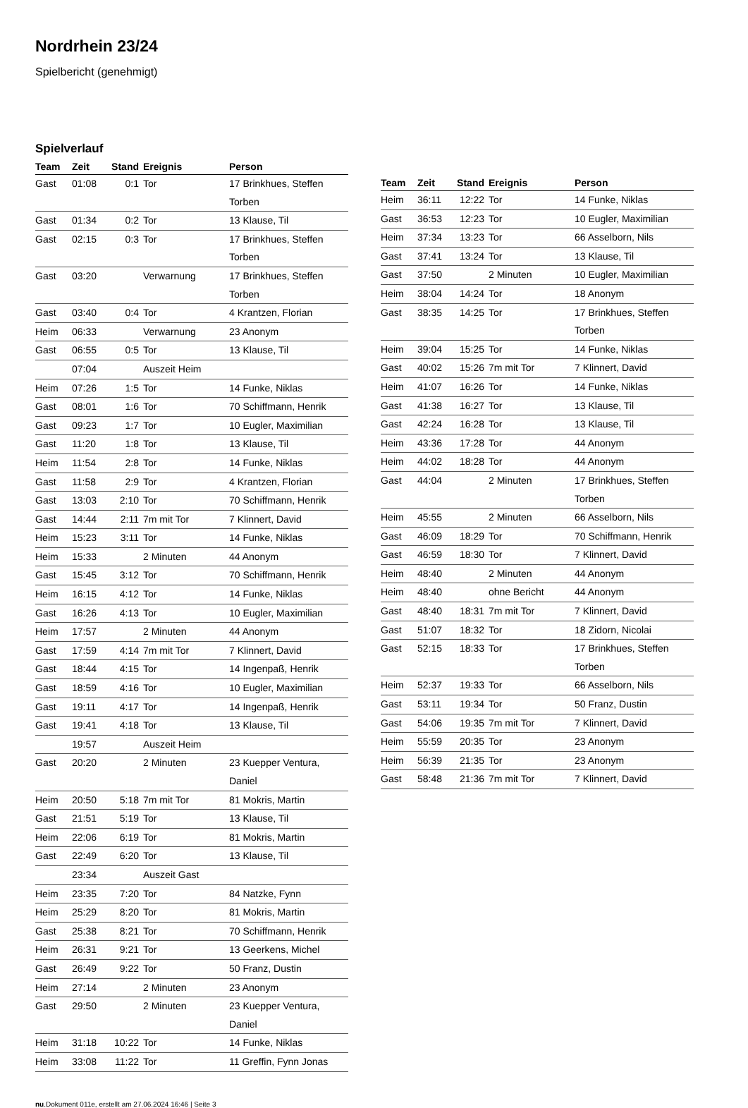Nordrhein 23/24
Spielbericht (genehmigt)
Spielverlauf
| Team | Zeit | Stand | Ereignis | Person |
| --- | --- | --- | --- | --- |
| Gast | 01:08 | 0:1 | Tor | 17 Brinkhues, Steffen Torben |
| Gast | 01:34 | 0:2 | Tor | 13 Klause, Til |
| Gast | 02:15 | 0:3 | Tor | 17 Brinkhues, Steffen Torben |
| Gast | 03:20 | | Verwarnung | 17 Brinkhues, Steffen Torben |
| Gast | 03:40 | 0:4 | Tor | 4 Krantzen, Florian |
| Heim | 06:33 | | Verwarnung | 23 Anonym |
| Gast | 06:55 | 0:5 | Tor | 13 Klause, Til |
| | 07:04 | | Auszeit Heim | |
| Heim | 07:26 | 1:5 | Tor | 14 Funke, Niklas |
| Gast | 08:01 | 1:6 | Tor | 70 Schiffmann, Henrik |
| Gast | 09:23 | 1:7 | Tor | 10 Eugler, Maximilian |
| Gast | 11:20 | 1:8 | Tor | 13 Klause, Til |
| Heim | 11:54 | 2:8 | Tor | 14 Funke, Niklas |
| Gast | 11:58 | 2:9 | Tor | 4 Krantzen, Florian |
| Gast | 13:03 | 2:10 | Tor | 70 Schiffmann, Henrik |
| Gast | 14:44 | 2:11 | 7m mit Tor | 7 Klinnert, David |
| Heim | 15:23 | 3:11 | Tor | 14 Funke, Niklas |
| Heim | 15:33 | | 2 Minuten | 44 Anonym |
| Gast | 15:45 | 3:12 | Tor | 70 Schiffmann, Henrik |
| Heim | 16:15 | 4:12 | Tor | 14 Funke, Niklas |
| Gast | 16:26 | 4:13 | Tor | 10 Eugler, Maximilian |
| Heim | 17:57 | | 2 Minuten | 44 Anonym |
| Gast | 17:59 | 4:14 | 7m mit Tor | 7 Klinnert, David |
| Gast | 18:44 | 4:15 | Tor | 14 Ingenpaß, Henrik |
| Gast | 18:59 | 4:16 | Tor | 10 Eugler, Maximilian |
| Gast | 19:11 | 4:17 | Tor | 14 Ingenpaß, Henrik |
| Gast | 19:41 | 4:18 | Tor | 13 Klause, Til |
| | 19:57 | | Auszeit Heim | |
| Gast | 20:20 | | 2 Minuten | 23 Kuepper Ventura, Daniel |
| Heim | 20:50 | 5:18 | 7m mit Tor | 81 Mokris, Martin |
| Gast | 21:51 | 5:19 | Tor | 13 Klause, Til |
| Heim | 22:06 | 6:19 | Tor | 81 Mokris, Martin |
| Gast | 22:49 | 6:20 | Tor | 13 Klause, Til |
| | 23:34 | | Auszeit Gast | |
| Heim | 23:35 | 7:20 | Tor | 84 Natzke, Fynn |
| Heim | 25:29 | 8:20 | Tor | 81 Mokris, Martin |
| Gast | 25:38 | 8:21 | Tor | 70 Schiffmann, Henrik |
| Heim | 26:31 | 9:21 | Tor | 13 Geerkens, Michel |
| Gast | 26:49 | 9:22 | Tor | 50 Franz, Dustin |
| Heim | 27:14 | | 2 Minuten | 23 Anonym |
| Gast | 29:50 | | 2 Minuten | 23 Kuepper Ventura, Daniel |
| Heim | 31:18 | 10:22 | Tor | 14 Funke, Niklas |
| Heim | 33:08 | 11:22 | Tor | 11 Greffin, Fynn Jonas |
| Team | Zeit | Stand | Ereignis | Person |
| --- | --- | --- | --- | --- |
| Heim | 36:11 | 12:22 | Tor | 14 Funke, Niklas |
| Gast | 36:53 | 12:23 | Tor | 10 Eugler, Maximilian |
| Heim | 37:34 | 13:23 | Tor | 66 Asselborn, Nils |
| Gast | 37:41 | 13:24 | Tor | 13 Klause, Til |
| Gast | 37:50 | | 2 Minuten | 10 Eugler, Maximilian |
| Heim | 38:04 | 14:24 | Tor | 18 Anonym |
| Gast | 38:35 | 14:25 | Tor | 17 Brinkhues, Steffen Torben |
| Heim | 39:04 | 15:25 | Tor | 14 Funke, Niklas |
| Gast | 40:02 | 15:26 | 7m mit Tor | 7 Klinnert, David |
| Heim | 41:07 | 16:26 | Tor | 14 Funke, Niklas |
| Gast | 41:38 | 16:27 | Tor | 13 Klause, Til |
| Gast | 42:24 | 16:28 | Tor | 13 Klause, Til |
| Heim | 43:36 | 17:28 | Tor | 44 Anonym |
| Heim | 44:02 | 18:28 | Tor | 44 Anonym |
| Gast | 44:04 | | 2 Minuten | 17 Brinkhues, Steffen Torben |
| Heim | 45:55 | | 2 Minuten | 66 Asselborn, Nils |
| Gast | 46:09 | 18:29 | Tor | 70 Schiffmann, Henrik |
| Gast | 46:59 | 18:30 | Tor | 7 Klinnert, David |
| Heim | 48:40 | | 2 Minuten | 44 Anonym |
| Heim | 48:40 | | ohne Bericht | 44 Anonym |
| Gast | 48:40 | 18:31 | 7m mit Tor | 7 Klinnert, David |
| Gast | 51:07 | 18:32 | Tor | 18 Zidorn, Nicolai |
| Gast | 52:15 | 18:33 | Tor | 17 Brinkhues, Steffen Torben |
| Heim | 52:37 | 19:33 | Tor | 66 Asselborn, Nils |
| Gast | 53:11 | 19:34 | Tor | 50 Franz, Dustin |
| Gast | 54:06 | 19:35 | 7m mit Tor | 7 Klinnert, David |
| Heim | 55:59 | 20:35 | Tor | 23 Anonym |
| Heim | 56:39 | 21:35 | Tor | 23 Anonym |
| Gast | 58:48 | 21:36 | 7m mit Tor | 7 Klinnert, David |
nu.Dokument 011e, erstellt am 27.06.2024 16:46 | Seite 3